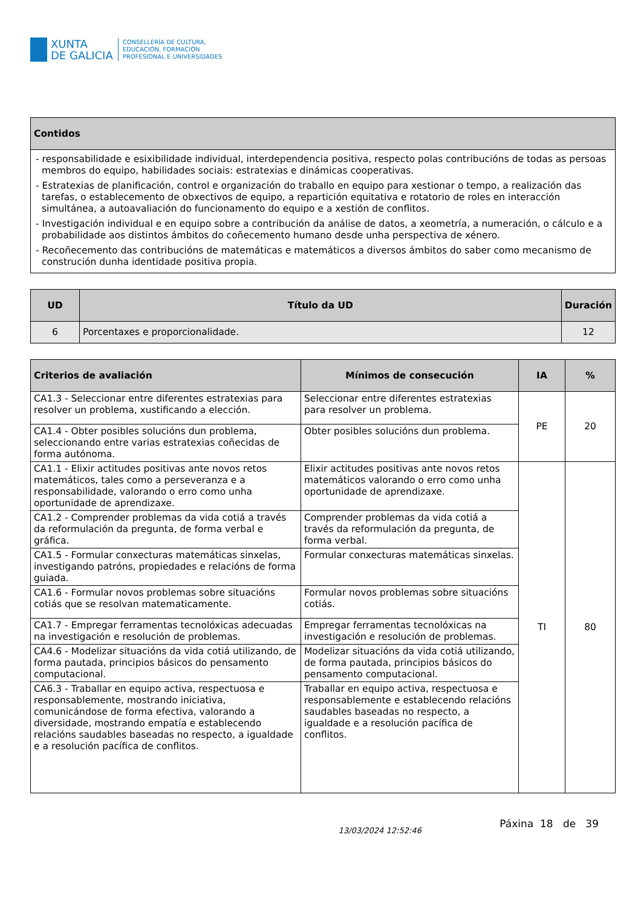XUNTA
DE GALICIA
CONSELLERÍA DE CULTURA,
EDUCACIÓN, FORMACIÓN
PROFESIONAL E UNIVERSIDADES
| Contidos |
| --- |
| - responsabilidade e esixibilidade individual, interdependencia positiva, respecto polas contribucións de todas as persoas membros do equipo, habilidades sociais: estratexias e dinámicas cooperativas. - Estratexias de planificación, control e organización do traballo en equipo para xestionar o tempo, a realización das tarefas, o establecemento de obxectivos de equipo, a repartición equitativa e rotatorio de roles en interacción simultánea, a autoavaliación do funcionamento do equipo e a xestión de conflitos. - Investigación individual e en equipo sobre a contribución da análise de datos, a xeometría, a numeración, o cálculo e a probabilidade aos distintos ámbitos do coñecemento humano desde unha perspectiva de xénero. - Recoñecemento das contribucións de matemáticas e matemáticos a diversos ámbitos do saber como mecanismo de construción dunha identidade positiva propia. |
| UD | Título da UD | Duración |
| --- | --- | --- |
| 6 | Porcentaxes e proporcionalidade. | 12 |
| Criterios de avaliación | Mínimos de consecución | IA | % |
| --- | --- | --- | --- |
| CA1.3 - Seleccionar entre diferentes estratexias para resolver un problema, xustificando a elección. | Seleccionar entre diferentes estratexias para resolver un problema. | PE | 20 |
| CA1.4 - Obter posibles solucións dun problema, seleccionando entre varias estratexias coñecidas de forma autónoma. | Obter posibles solucións dun problema. | | |
| CA1.1 - Elixir actitudes positivas ante novos retos matemáticos, tales como a perseveranza e a responsabilidade, valorando o erro como unha oportunidade de aprendizaxe. | Elixir actitudes positivas ante novos retos matemáticos valorando o erro como unha oportunidade de aprendizaxe. | TI | 80 |
| CA1.2 - Comprender problemas da vida cotiá a través da reformulación da pregunta, de forma verbal e gráfica. | Comprender problemas da vida cotiá a través da reformulación da pregunta, de forma verbal. | | |
| CA1.5 - Formular conxecturas matemáticas sinxelas, investigando patróns, propiedades e relacións de forma guiada. | Formular conxecturas matemáticas sinxelas. | | |
| CA1.6 - Formular novos problemas sobre situacións cotiás que se resolvan matematicamente. | Formular novos problemas sobre situacións cotiás. | | |
| CA1.7 - Empregar ferramentas tecnolóxicas adecuadas na investigación e resolución de problemas. | Empregar ferramentas tecnolóxicas na investigación e resolución de problemas. | | |
| CA4.6 - Modelizar situacións da vida cotiá utilizando, de forma pautada, principios básicos do pensamento computacional. | Modelizar situacións da vida cotiá utilizando, de forma pautada, principios básicos do pensamento computacional. | | |
| CA6.3 - Traballar en equipo activa, respectuosa e responsablemente, mostrando iniciativa, comunicándose de forma efectiva, valorando a diversidade, mostrando empatía e establecendo relacións saudables baseadas no respecto, a igualdade e a resolución pacífica de conflitos. | Traballar en equipo activa, respectuosa e responsablemente e establecendo relacións saudables baseadas no respecto, a igualdade e a resolución pacífica de conflitos. | | |
13/03/2024 12:52:46 Páxina 18 de 39